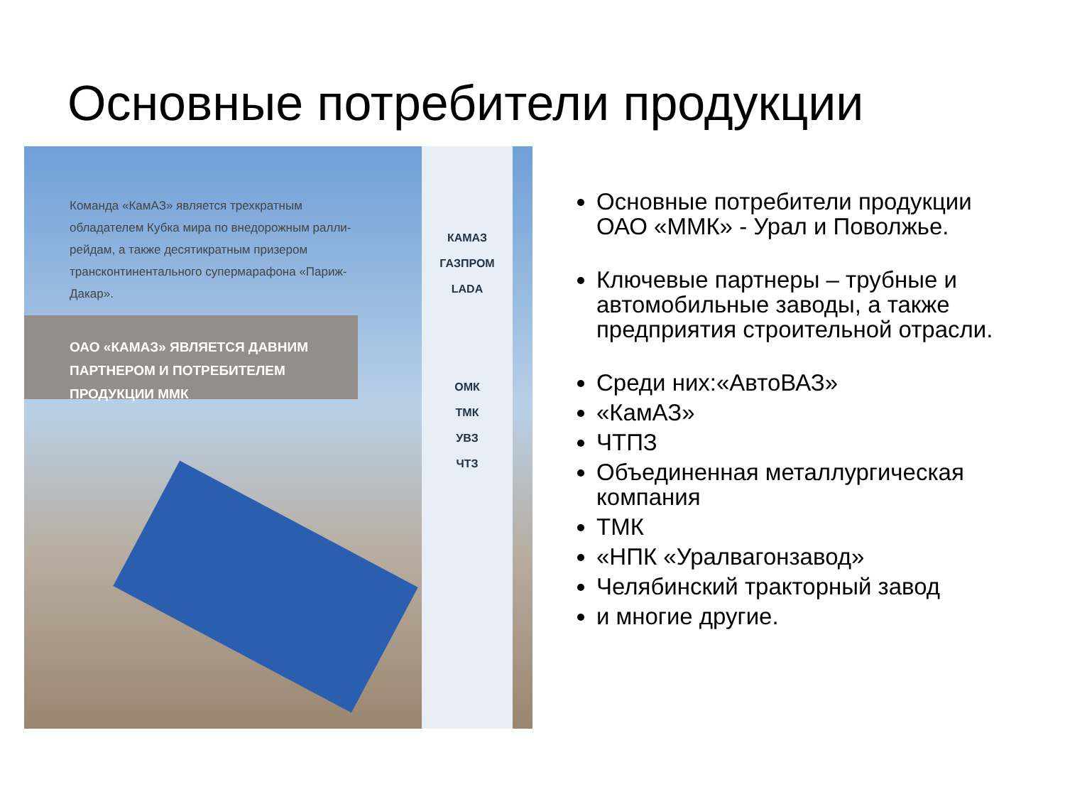Основные потребители продукции
Команда «КамАЗ» является трехкратным обладателем Кубка мира по внедорожным ралли-рейдам, а также десятикратным призером трансконтинентального супермарафона «Париж-Дакар».
ОАО «КАМАЗ» ЯВЛЯЕТСЯ ДАВНИМ ПАРТНЕРОМ И ПОТРЕБИТЕЛЕМ ПРОДУКЦИИ ММК
КАМАЗ
ГАЗПРОМ
LADA
ОМК
ТМК
УВЗ
ЧТЗ
Основные потребители продукции ОАО «ММК» - Урал и Поволжье.
Ключевые партнеры – трубные и автомобильные заводы, а также предприятия строительной отрасли.
Среди них:«АвтоВАЗ»
«КамАЗ»
ЧТПЗ
Объединенная металлургическая компания
ТМК
«НПК «Уралвагонзавод»
Челябинский тракторный завод
и многие другие.